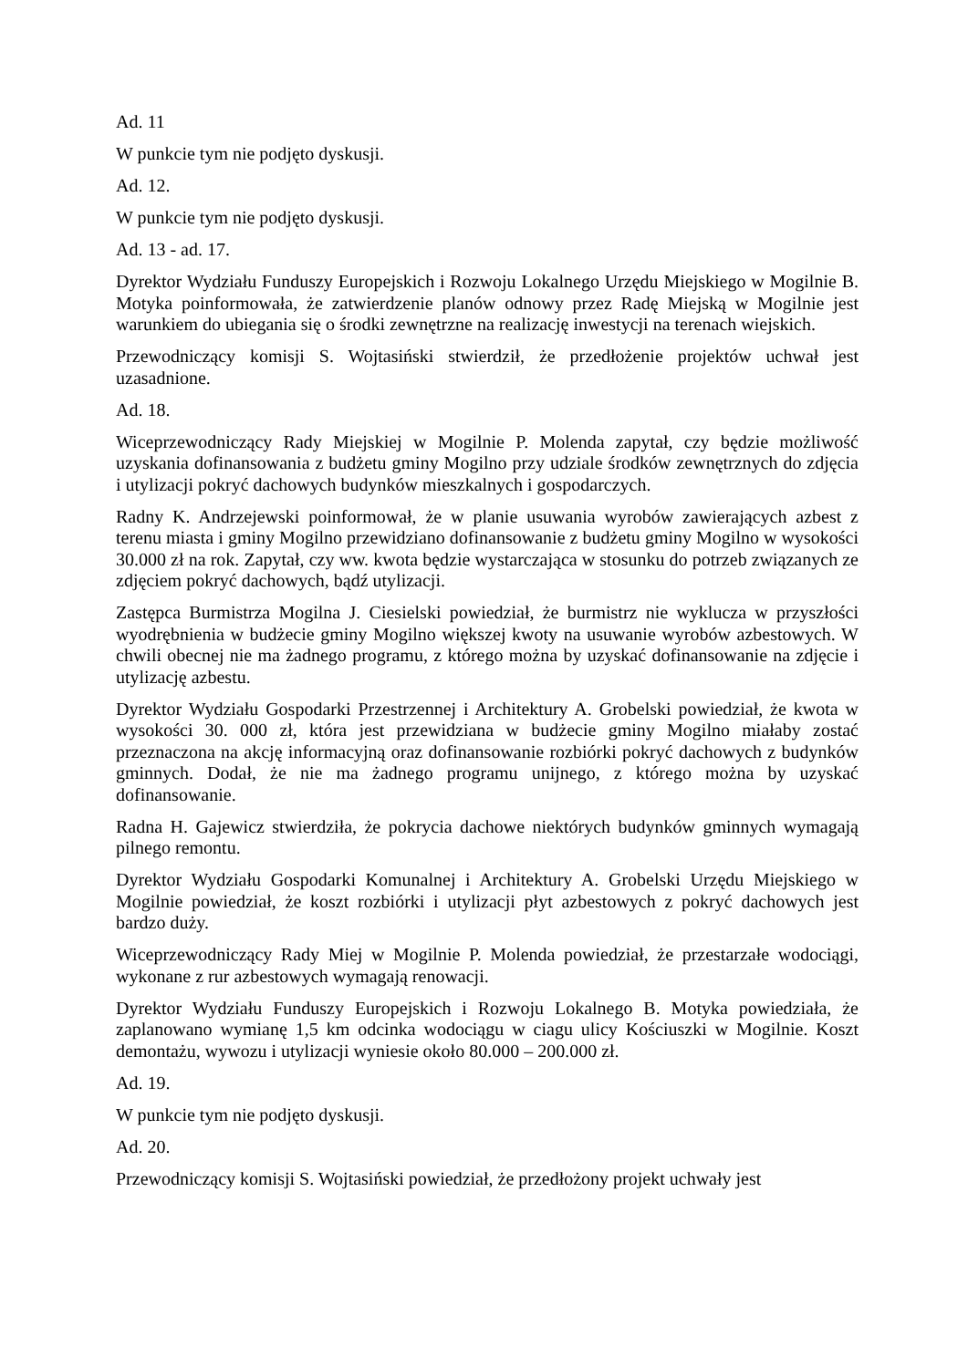Ad. 11
W punkcie tym nie podjęto dyskusji.
Ad. 12.
W punkcie tym nie podjęto dyskusji.
Ad. 13 - ad. 17.
Dyrektor Wydziału Funduszy Europejskich i Rozwoju Lokalnego Urzędu Miejskiego w Mogilnie B. Motyka poinformowała, że zatwierdzenie planów odnowy przez Radę Miejską w Mogilnie jest warunkiem do ubiegania się o środki zewnętrzne na realizację inwestycji na terenach wiejskich.
Przewodniczący komisji S. Wojtasiński stwierdził, że przedłożenie projektów uchwał jest uzasadnione.
Ad. 18.
Wiceprzewodniczący Rady Miejskiej w Mogilnie P. Molenda zapytał, czy będzie możliwość uzyskania dofinansowania z budżetu gminy Mogilno przy udziale środków zewnętrznych do zdjęcia i utylizacji pokryć dachowych budynków mieszkalnych i gospodarczych.
Radny K. Andrzejewski poinformował, że w planie usuwania wyrobów zawierających azbest z terenu miasta i gminy Mogilno przewidziano dofinansowanie z budżetu gminy Mogilno w wysokości 30.000 zł na rok. Zapytał, czy ww. kwota będzie wystarczająca w stosunku do potrzeb związanych ze zdjęciem pokryć dachowych, bądź utylizacji.
Zastępca Burmistrza Mogilna J. Ciesielski powiedział, że burmistrz nie wyklucza w przyszłości wyodrębnienia w budżecie gminy Mogilno większej kwoty na usuwanie wyrobów azbestowych. W chwili obecnej nie ma żadnego programu, z którego można by uzyskać dofinansowanie na zdjęcie i utylizację azbestu.
Dyrektor Wydziału Gospodarki Przestrzennej i Architektury A. Grobelski powiedział, że kwota w wysokości 30. 000 zł, która jest przewidziana w budżecie gminy Mogilno miałaby zostać przeznaczona na akcję informacyjną oraz dofinansowanie rozbiórki pokryć dachowych z budynków gminnych. Dodał, że nie ma żadnego programu unijnego, z którego można by uzyskać dofinansowanie.
Radna H. Gajewicz stwierdziła, że pokrycia dachowe niektórych budynków gminnych wymagają pilnego remontu.
Dyrektor Wydziału Gospodarki Komunalnej i Architektury A. Grobelski Urzędu Miejskiego w Mogilnie powiedział, że koszt rozbiórki i utylizacji płyt azbestowych z pokryć dachowych jest bardzo duży.
Wiceprzewodniczący Rady Miej w Mogilnie P. Molenda powiedział, że przestarzałe wodociągi, wykonane z rur azbestowych wymagają renowacji.
Dyrektor Wydziału Funduszy Europejskich i Rozwoju Lokalnego B. Motyka powiedziała, że zaplanowano wymianę 1,5 km odcinka wodociągu w ciagu ulicy Kościuszki w Mogilnie. Koszt demontażu, wywozu i utylizacji wyniesie około 80.000 – 200.000 zł.
Ad. 19.
W punkcie tym nie podjęto dyskusji.
Ad. 20.
Przewodniczący komisji S. Wojtasiński powiedział, że przedłożony projekt uchwały jest